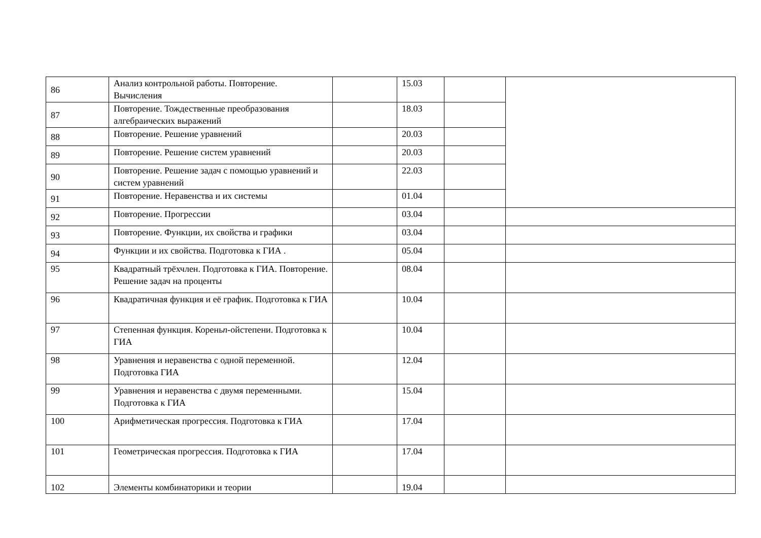| 86 | Анализ контрольной работы. Повторение. Вычисления | | 15.03 | | |
| 87 | Повторение. Тождественные преобразования алгебраических выражений | | 18.03 | | |
| 88 | Повторение. Решение уравнений | | 20.03 | | |
| 89 | Повторение. Решение систем уравнений | | 20.03 | | |
| 90 | Повторение. Решение задач с помощью уравнений и систем уравнений | | 22.03 | | |
| 91 | Повторение. Неравенства и их системы | | 01.04 | | |
| 92 | Повторение. Прогрессии | | 03.04 | | |
| 93 | Повторение. Функции, их свойства и графики | | 03.04 | | |
| 94 | Функции и их свойства. Подготовка к ГИА . | | 05.04 | | |
| 95 | Квадратный трёхчлен. Подготовка к ГИА. Повторение. Решение задач на проценты | | 08.04 | | |
| 96 | Квадратичная функция и её график. Подготовка к ГИА | | 10.04 | | |
| 97 | Степенная функция. Корень n -ойстепени. Подготовка к ГИА | | 10.04 | | |
| 98 | Уравнения и неравенства с одной переменной. Подготовка ГИА | | 12.04 | | |
| 99 | Уравнения и неравенства с двумя переменными. Подготовка к ГИА | | 15.04 | | |
| 100 | Арифметическая прогрессия. Подготовка к ГИА | | 17.04 | | |
| 101 | Геометрическая прогрессия. Подготовка к ГИА | | 17.04 | | |
| 102 | Элементы комбинаторики и теории | | 19.04 | | |